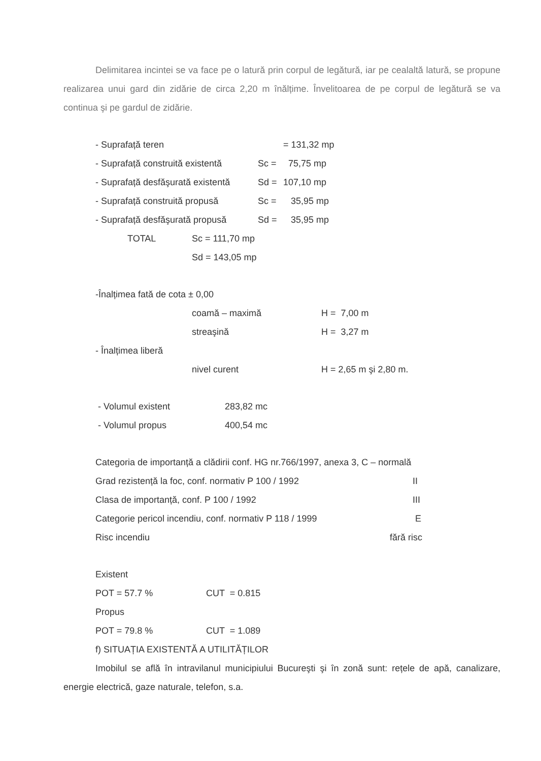Delimitarea incintei se va face pe o latură prin corpul de legătură, iar pe cealaltă latură, se propune realizarea unui gard din zidărie de circa 2,20 m înălțime. Învelitoarea de pe corpul de legătură se va continua şi pe gardul de zidărie.
| - Suprafață teren | | = 131,32 mp |
| - Suprafață construită existentă | Sc = | 75,75 mp |
| - Suprafață desfăşurată existentă | Sd = | 107,10 mp |
| - Suprafață construită propusă | Sc = | 35,95 mp |
| - Suprafață desfăşurată propusă | Sd = | 35,95 mp |
| | TOTAL | Sc = 111,70 mp |
| | | Sd = 143,05 mp |
| -Înalțimea fată de cota ± 0,00 | | |
| | coamă – maximă | H = 7,00 m |
| | streaşină | H = 3,27 m |
| - Înalțimea liberă | | |
| | nivel curent | H = 2,65 m şi 2,80 m. |
| - Volumul existent | 283,82 mc |
| - Volumul propus | 400,54 mc |
| Categoria de importanță a clădirii conf. HG nr.766/1997, anexa 3, C – normală | |
| Grad rezistență la foc, conf. normativ P 100 / 1992 | II |
| Clasa de importanță, conf. P 100 / 1992 | III |
| Categorie pericol incendiu, conf. normativ P 118 / 1999 | E |
| Risc incendiu | fără risc |
| Existent | |
| POT = 57.7 % | CUT = 0.815 |
| Propus | |
| POT = 79.8 % | CUT = 1.089 |
| f) SITUAȚIA EXISTENTĂ A UTILITĂȚILOR | |
Imobilul se află în intravilanul municipiului Bucureşti şi în zonă sunt: rețele de apă, canalizare, energie electrică, gaze naturale, telefon, s.a.